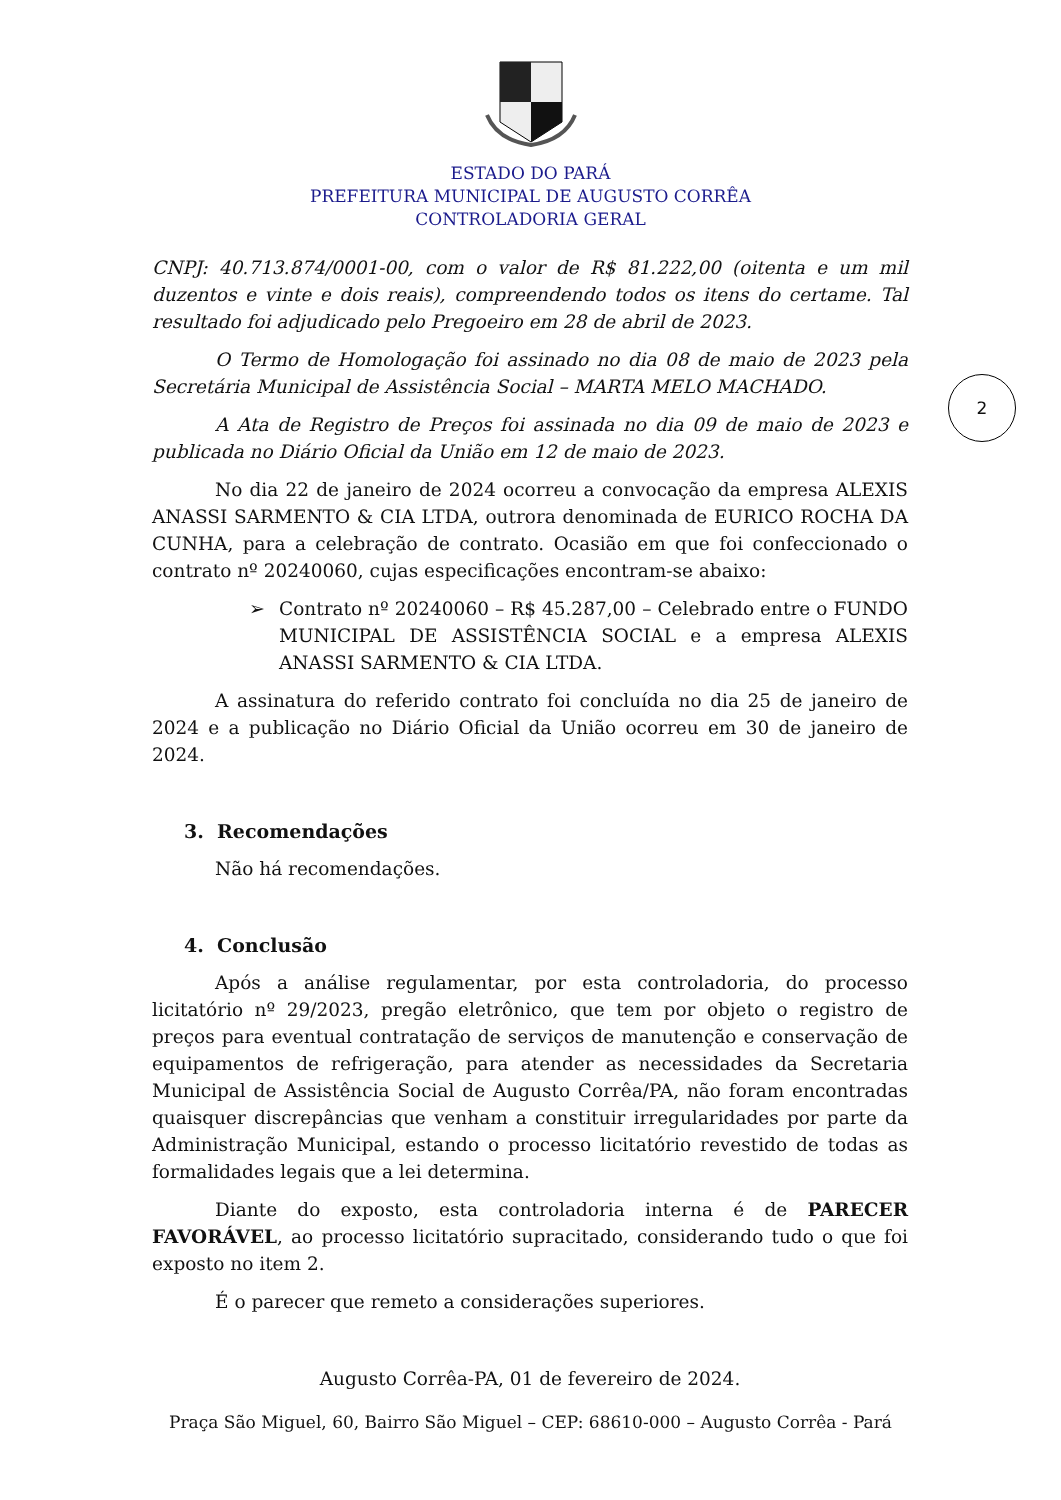ESTADO DO PARÁ
PREFEITURA MUNICIPAL DE AUGUSTO CORRÊA
CONTROLADORIA GERAL
2
CNPJ: 40.713.874/0001-00, com o valor de R$ 81.222,00 (oitenta e um mil duzentos e vinte e dois reais), compreendendo todos os itens do certame. Tal resultado foi adjudicado pelo Pregoeiro em 28 de abril de 2023.
O Termo de Homologação foi assinado no dia 08 de maio de 2023 pela Secretária Municipal de Assistência Social – MARTA MELO MACHADO.
A Ata de Registro de Preços foi assinada no dia 09 de maio de 2023 e publicada no Diário Oficial da União em 12 de maio de 2023.
No dia 22 de janeiro de 2024 ocorreu a convocação da empresa ALEXIS ANASSI SARMENTO & CIA LTDA, outrora denominada de EURICO ROCHA DA CUNHA, para a celebração de contrato. Ocasião em que foi confeccionado o contrato nº 20240060, cujas especificações encontram-se abaixo:
➢ Contrato nº 20240060 – R$ 45.287,00 – Celebrado entre o FUNDO MUNICIPAL DE ASSISTÊNCIA SOCIAL e a empresa ALEXIS ANASSI SARMENTO & CIA LTDA.
A assinatura do referido contrato foi concluída no dia 25 de janeiro de 2024 e a publicação no Diário Oficial da União ocorreu em 30 de janeiro de 2024.
3. Recomendações
Não há recomendações.
4. Conclusão
Após a análise regulamentar, por esta controladoria, do processo licitatório nº 29/2023, pregão eletrônico, que tem por objeto o registro de preços para eventual contratação de serviços de manutenção e conservação de equipamentos de refrigeração, para atender as necessidades da Secretaria Municipal de Assistência Social de Augusto Corrêa/PA, não foram encontradas quaisquer discrepâncias que venham a constituir irregularidades por parte da Administração Municipal, estando o processo licitatório revestido de todas as formalidades legais que a lei determina.
Diante do exposto, esta controladoria interna é de PARECER FAVORÁVEL, ao processo licitatório supracitado, considerando tudo o que foi exposto no item 2.
É o parecer que remeto a considerações superiores.
Augusto Corrêa-PA, 01 de fevereiro de 2024.
Praça São Miguel, 60, Bairro São Miguel – CEP: 68610-000 – Augusto Corrêa - Pará